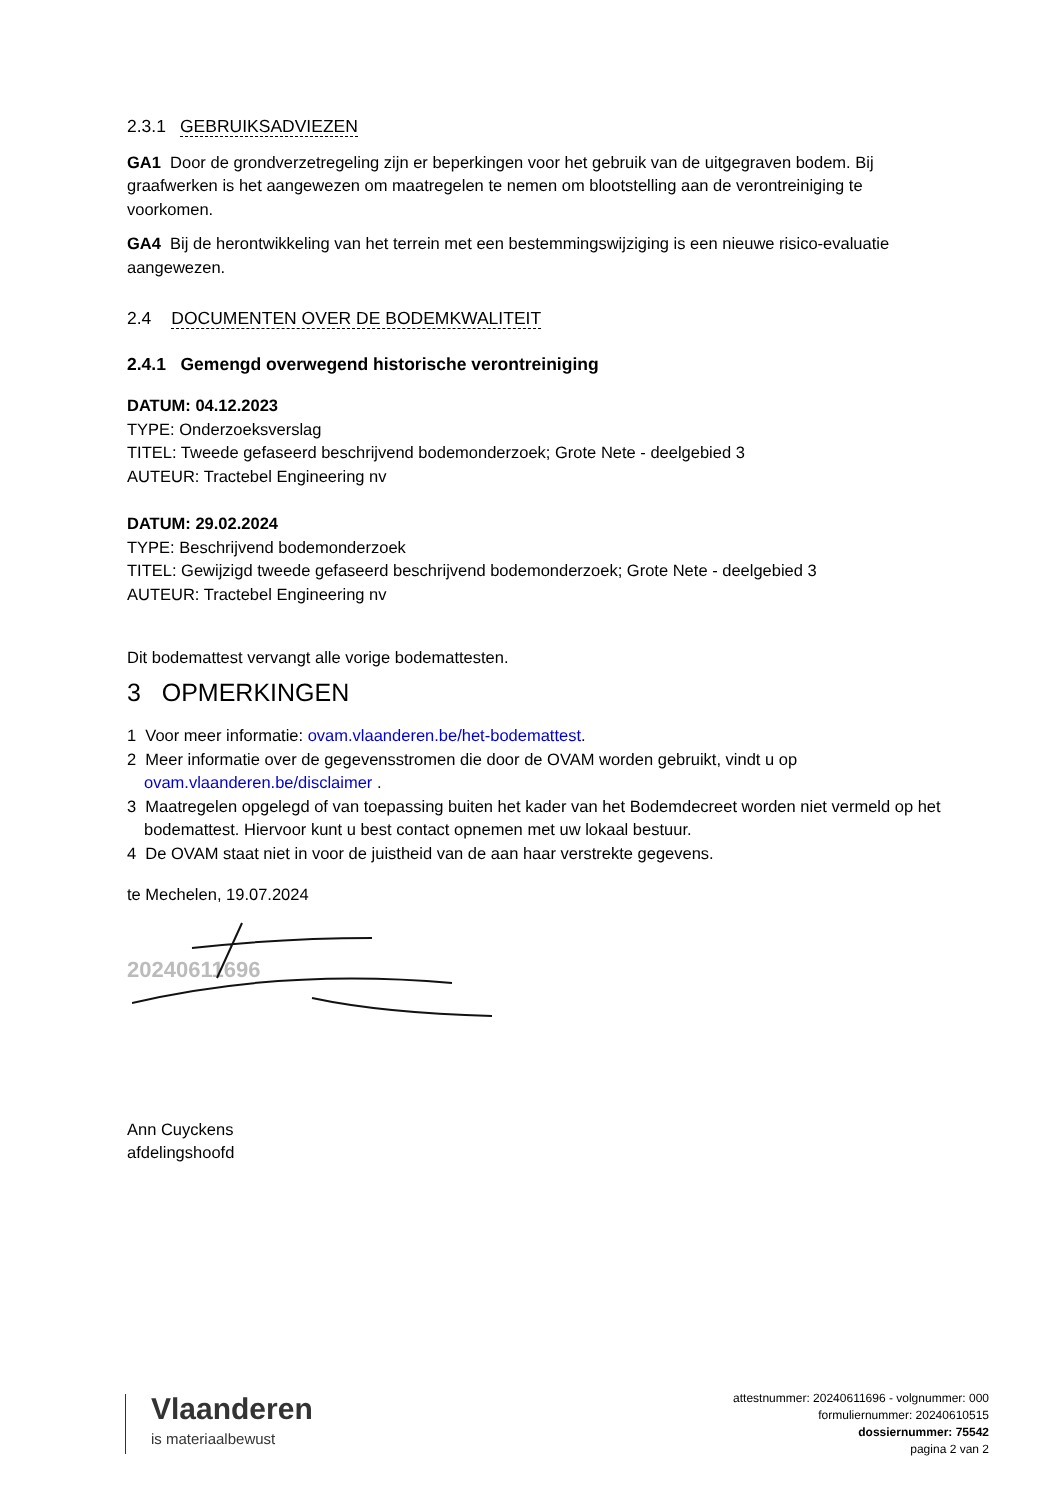2.3.1 GEBRUIKSADVIEZEN
GA1 Door de grondverzetregeling zijn er beperkingen voor het gebruik van de uitgegraven bodem. Bij graafwerken is het aangewezen om maatregelen te nemen om blootstelling aan de verontreiniging te voorkomen.
GA4 Bij de herontwikkeling van het terrein met een bestemmingswijziging is een nieuwe risico-evaluatie aangewezen.
2.4 DOCUMENTEN OVER DE BODEMKWALITEIT
2.4.1 Gemengd overwegend historische verontreiniging
DATUM: 04.12.2023
TYPE: Onderzoeksverslag
TITEL: Tweede gefaseerd beschrijvend bodemonderzoek; Grote Nete - deelgebied 3
AUTEUR: Tractebel Engineering nv
DATUM: 29.02.2024
TYPE: Beschrijvend bodemonderzoek
TITEL: Gewijzigd tweede gefaseerd beschrijvend bodemonderzoek; Grote Nete - deelgebied 3
AUTEUR: Tractebel Engineering nv
Dit bodemattest vervangt alle vorige bodemattesten.
3 OPMERKINGEN
1 Voor meer informatie: ovam.vlaanderen.be/het-bodemattest.
2 Meer informatie over de gegevensstromen die door de OVAM worden gebruikt, vindt u op ovam.vlaanderen.be/disclaimer .
3 Maatregelen opgelegd of van toepassing buiten het kader van het Bodemdecreet worden niet vermeld op het bodemattest. Hiervoor kunt u best contact opnemen met uw lokaal bestuur.
4 De OVAM staat niet in voor de juistheid van de aan haar verstrekte gegevens.
te Mechelen, 19.07.2024
20240611696
Ann Cuyckens
afdelingshoofd
Vlaanderen
is materiaalbewust
attestnummer: 20240611696 - volgnummer: 000
formuliernummer: 20240610515
dossiernummer: 75542
pagina 2 van 2